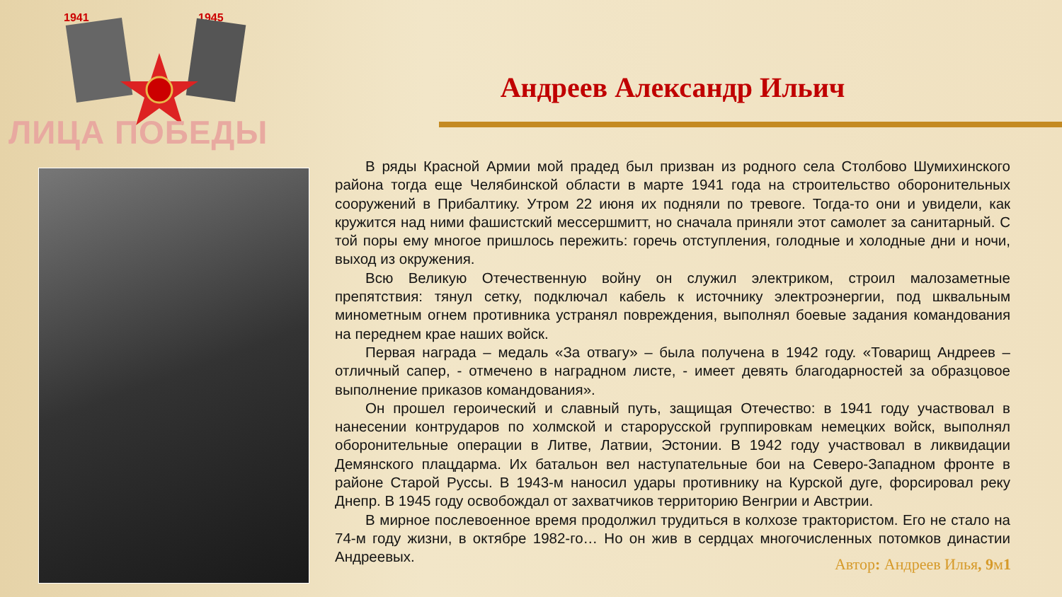1941
1945
ЛИЦА ПОБЕДЫ
Андреев Александр Ильич
В ряды Красной Армии мой прадед был призван из родного села Столбово Шумихинского района тогда еще Челябинской области в марте 1941 года на строительство оборонительных сооружений в Прибалтику. Утром 22 июня их подняли по тревоге. Тогда-то они и увидели, как кружится над ними фашистский мессершмитт, но сначала приняли этот самолет за санитарный. С той поры ему многое пришлось пережить: горечь отступления, голодные и холодные дни и ночи, выход из окружения.
Всю Великую Отечественную войну он служил электриком, строил малозаметные препятствия: тянул сетку, подключал кабель к источнику электроэнергии, под шквальным минометным огнем противника устранял повреждения, выполнял боевые задания командования на переднем крае наших войск.
Первая награда – медаль «За отвагу» – была получена в 1942 году. «Товарищ Андреев – отличный сапер, - отмечено в наградном листе, - имеет девять благодарностей за образцовое выполнение приказов командования».
Он прошел героический и славный путь, защищая Отечество: в 1941 году участвовал в нанесении контрударов по холмской и старорусской группировкам немецких войск, выполнял оборонительные операции в Литве, Латвии, Эстонии. В 1942 году участвовал в ликвидации Демянского плацдарма. Их батальон вел наступательные бои на Северо-Западном фронте в районе Старой Руссы. В 1943-м наносил удары противнику на Курской дуге, форсировал реку Днепр. В 1945 году освобождал от захватчиков территорию Венгрии и Австрии.
В мирное послевоенное время продолжил трудиться в колхозе трактористом. Его не стало на 74-м году жизни, в октябре 1982-го… Но он жив в сердцах многочисленных потомков династии Андреевых.
Автор: Андреев Илья, 9м1